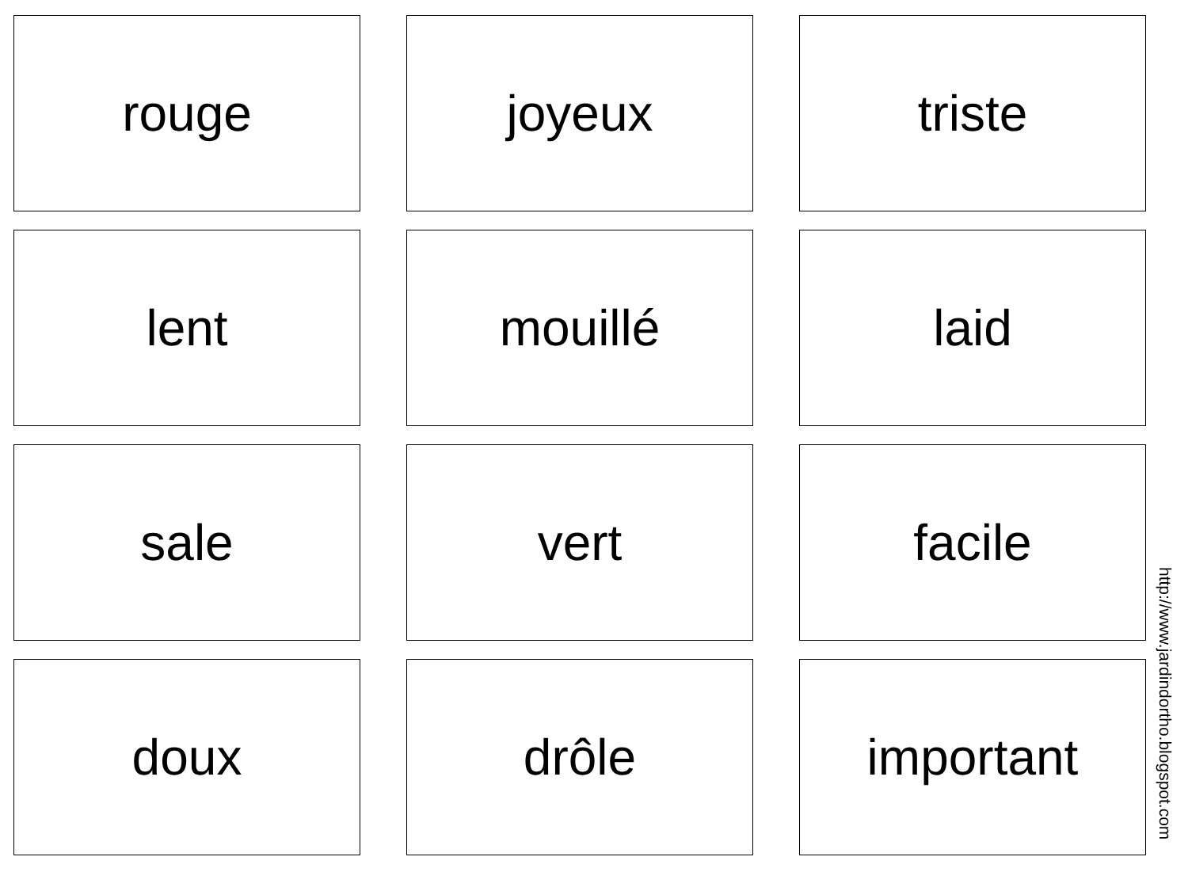rouge
joyeux
triste
lent
mouillé
laid
sale
vert
facile
doux
drôle
important
http://www.jardindortho.blogspot.com